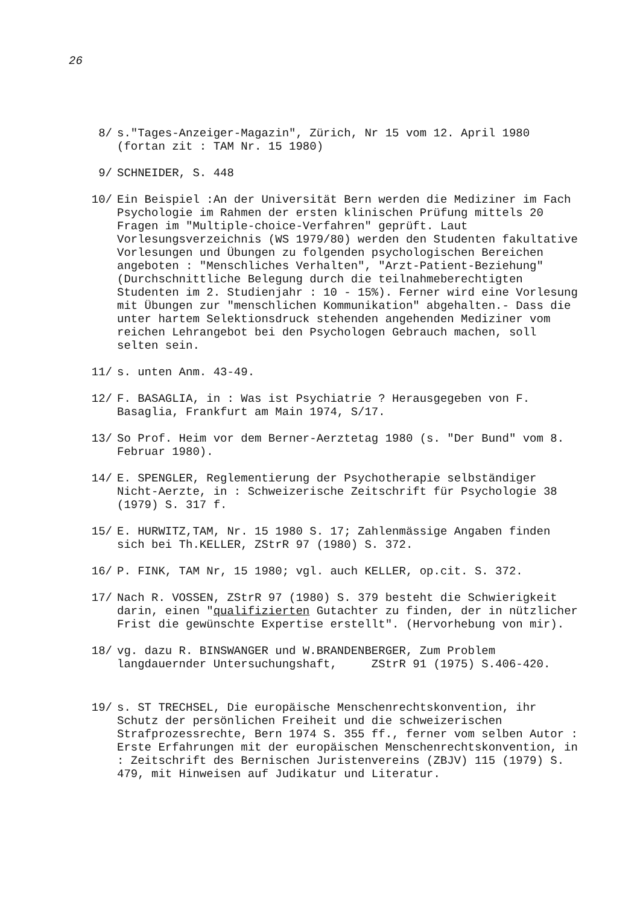26
8/ s."Tages-Anzeiger-Magazin", Zürich, Nr 15 vom 12. April 1980 (fortan zit : TAM Nr. 15 1980)
9/ SCHNEIDER, S. 448
10/ Ein Beispiel :An der Universität Bern werden die Mediziner im Fach Psychologie im Rahmen der ersten klinischen Prüfung mittels 20 Fragen im "Multiple-choice-Verfahren" geprüft. Laut Vorlesungsverzeichnis (WS 1979/80) werden den Studenten fakultative Vorlesungen und Übungen zu folgenden psychologischen Bereichen angeboten : "Menschliches Verhalten", "Arzt-Patient-Beziehung" (Durchschnittliche Belegung durch die teilnahmeberechtigten Studenten im 2. Studienjahr : 10 - 15%). Ferner wird eine Vorlesung mit Übungen zur "menschlichen Kommunikation" abgehalten.- Dass die unter hartem Selektionsdruck stehenden angehenden Mediziner vom reichen Lehrangebot bei den Psychologen Gebrauch machen, soll selten sein.
11/ s. unten Anm. 43-49.
12/ F. BASAGLIA, in : Was ist Psychiatrie ? Herausgegeben von F. Basaglia, Frankfurt am Main 1974, S/17.
13/ So Prof. Heim vor dem Berner-Aerztetag 1980 (s. "Der Bund" vom 8. Februar 1980).
14/ E. SPENGLER, Reglementierung der Psychotherapie selbständiger Nicht-Aerzte, in : Schweizerische Zeitschrift für Psychologie 38 (1979) S. 317 f.
15/ E. HURWITZ,TAM, Nr. 15 1980 S. 17; Zahlenmässige Angaben finden sich bei Th.KELLER, ZStrR 97 (1980) S. 372.
16/ P. FINK, TAM Nr, 15 1980; vgl. auch KELLER, op.cit. S. 372.
17/ Nach R. VOSSEN, ZStrR 97 (1980) S. 379 besteht die Schwierigkeit darin, einen "qualifizierten Gutachter zu finden, der in nützlicher Frist die gewünschte Expertise erstellt". (Hervorhebung von mir).
18/ vg. dazu R. BINSWANGER und W.BRANDENBERGER, Zum Problem langdauernder Untersuchungshaft, ZStrR 91 (1975) S.406-420.
19/ s. ST TRECHSEL, Die europäische Menschenrechtskonvention, ihr Schutz der persönlichen Freiheit und die schweizerischen Strafprozessrechte, Bern 1974 S. 355 ff., ferner vom selben Autor : Erste Erfahrungen mit der europäischen Menschenrechtskonvention, in : Zeitschrift des Bernischen Juristenvereins (ZBJV) 115 (1979) S. 479, mit Hinweisen auf Judikatur und Literatur.